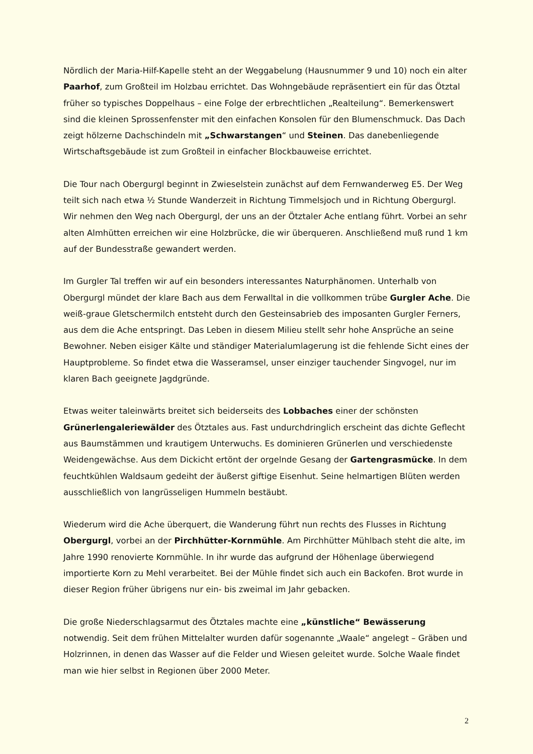Nördlich der Maria-Hilf-Kapelle steht an der Weggabelung (Hausnummer 9 und 10) noch ein alter Paarhof, zum Großteil im Holzbau errichtet. Das Wohngebäude repräsentiert ein für das Ötztal früher so typisches Doppelhaus – eine Folge der erbrechtlichen „Realteilung“. Bemerkenswert sind die kleinen Sprossenfenster mit den einfachen Konsolen für den Blumenschmuck. Das Dach zeigt hölzerne Dachschindeln mit „Schwarstangen“ und Steinen. Das danebenliegende Wirtschaftsgebäude ist zum Großteil in einfacher Blockbauweise errichtet.
Die Tour nach Obergurgl beginnt in Zwieselstein zunächst auf dem Fernwanderweg E5. Der Weg teilt sich nach etwa ½ Stunde Wanderzeit in Richtung Timmelsjoch und in Richtung Obergurgl. Wir nehmen den Weg nach Obergurgl, der uns an der Ötztaler Ache entlang führt. Vorbei an sehr alten Almhütten erreichen wir eine Holzbrücke, die wir überqueren. Anschließend muß rund 1 km auf der Bundesstraße gewandert werden.
Im Gurgler Tal treffen wir auf ein besonders interessantes Naturphänomen. Unterhalb von Obergurgl mündet der klare Bach aus dem Ferwalltal in die vollkommen trübe Gurgler Ache. Die weiß-graue Gletschermilch entsteht durch den Gesteinsabrieb des imposanten Gurgler Ferners, aus dem die Ache entspringt. Das Leben in diesem Milieu stellt sehr hohe Ansprüche an seine Bewohner. Neben eisiger Kälte und ständiger Materialumlagerung ist die fehlende Sicht eines der Hauptprobleme. So findet etwa die Wasseramsel, unser einziger tauchender Singvogel, nur im klaren Bach geeignete Jagdgründe.
Etwas weiter taleinwärts breitet sich beiderseits des Lobbaches einer der schönsten Grünerlengaleriewälder des Ötztales aus. Fast undurchdringlich erscheint das dichte Geflecht aus Baumstämmen und krautigem Unterwuchs. Es dominieren Grünerlen und verschiedenste Weidengewächse. Aus dem Dickicht ertönt der orgelnde Gesang der Gartengrasmücke. In dem feuchtkühlen Waldsaum gedeiht der äußerst giftige Eisenhut. Seine helmartigen Blüten werden ausschließlich von langrüsseligen Hummeln bestäubt.
Wiederum wird die Ache überquert, die Wanderung führt nun rechts des Flusses in Richtung Obergurgl, vorbei an der Pirchhütter-Kornmühle. Am Pirchhütter Mühlbach steht die alte, im Jahre 1990 renovierte Kornmühle. In ihr wurde das aufgrund der Höhenlage überwiegend importierte Korn zu Mehl verarbeitet. Bei der Mühle findet sich auch ein Backofen. Brot wurde in dieser Region früher übrigens nur ein- bis zweimal im Jahr gebacken.
Die große Niederschlagsarmut des Ötztales machte eine „künstliche“ Bewässerung notwendig. Seit dem frühen Mittelalter wurden dafür sogenannte „Waale“ angelegt – Gräben und Holzrinnen, in denen das Wasser auf die Felder und Wiesen geleitet wurde. Solche Waale findet man wie hier selbst in Regionen über 2000 Meter.
2